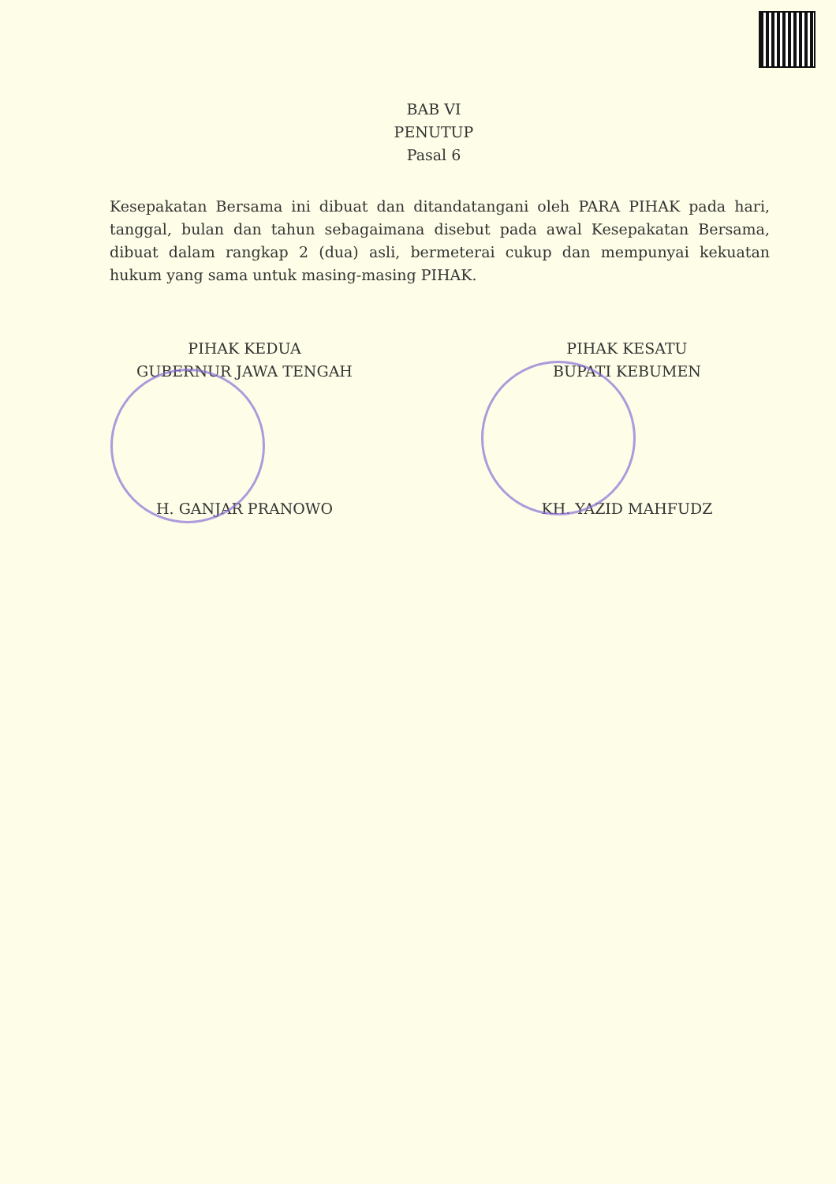BAB VI
PENUTUP
Pasal 6
Kesepakatan Bersama ini dibuat dan ditandatangani oleh PARA PIHAK pada hari, tanggal, bulan dan tahun sebagaimana disebut pada awal Kesepakatan Bersama, dibuat dalam rangkap 2 (dua) asli, bermeterai cukup dan mempunyai kekuatan hukum yang sama untuk masing-masing PIHAK.
PIHAK KEDUA
GUBERNUR JAWA TENGAH
H. GANJAR PRANOWO
PIHAK KESATU
BUPATI KEBUMEN
KH. YAZID MAHFUDZ